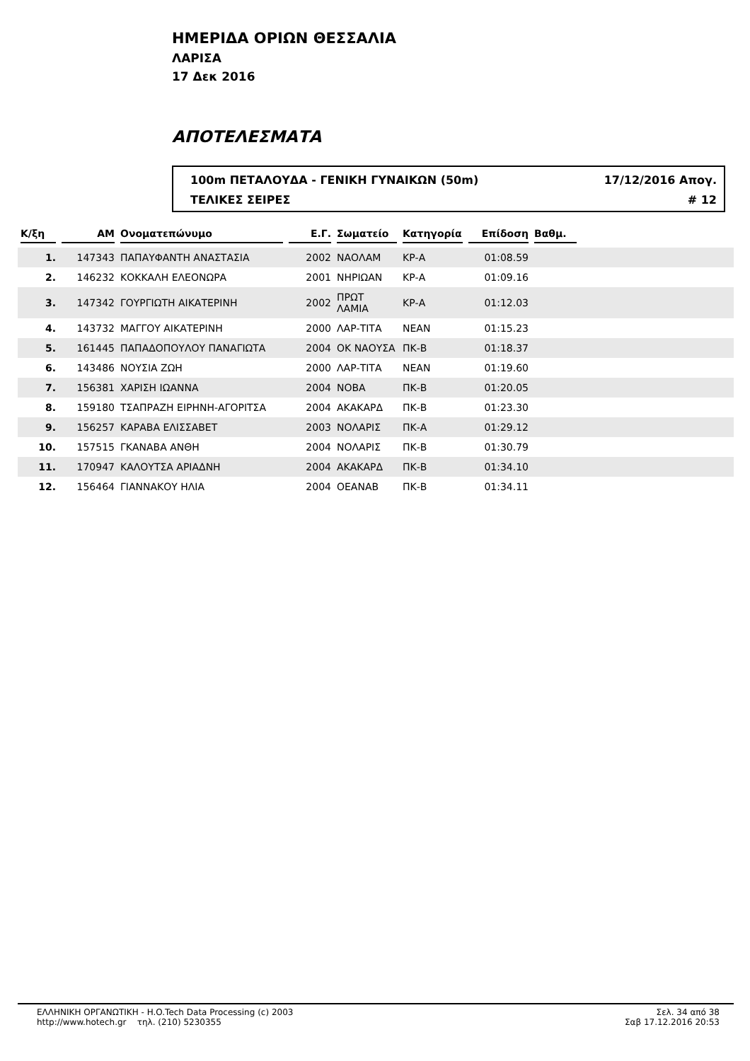ΗΜΕΡΙΔΑ ΟΡΙΩΝ ΘΕΣΣΑΛΙΑ
ΛΑΡΙΣΑ
17 Δεκ 2016
ΑΠΟΤΕΛΕΣΜΑΤΑ
100m ΠΕΤΑΛΟΥΔΑ - ΓΕΝΙΚΗ ΓΥΝΑΙΚΩΝ (50m) 17/12/2016 Απογ.
ΤΕΛΙΚΕΣ ΣΕΙΡΕΣ # 12
| Κ/ξη | ΑΜ | Ονοματεπώνυμο | Ε.Γ. | Σωματείο | Κατηγορία | Επίδοση | Βαθμ. | |
| --- | --- | --- | --- | --- | --- | --- | --- | --- |
| 1. | 147343 | ΠΑΠΑΥΦΑΝΤΗ ΑΝΑΣΤΑΣΙΑ | 2002 | ΝΑΟΛΑΜ | ΚΡ-Α | 01:08.59 | | |
| 2. | 146232 | ΚΟΚΚΑΛΗ ΕΛΕΟΝΩΡΑ | 2001 | ΝΗΡΙΩΑΝ | ΚΡ-Α | 01:09.16 | | |
| 3. | 147342 | ΓΟΥΡΓΙΩΤΗ ΑΙΚΑΤΕΡΙΝΗ | 2002 | ΠΡΩΤ ΛΑΜΙΑ | ΚΡ-Α | 01:12.03 | | |
| 4. | 143732 | ΜΑΓΓΟΥ ΑΙΚΑΤΕΡΙΝΗ | 2000 | ΛΑΡ-ΤΙΤΑ | ΝΕΑΝ | 01:15.23 | | |
| 5. | 161445 | ΠΑΠΑΔΟΠΟΥΛΟΥ ΠΑΝΑΓΙΩΤΑ | 2004 | ΟΚ ΝΑΟΥΣΑ | ΠΚ-Β | 01:18.37 | | |
| 6. | 143486 | ΝΟΥΣΙΑ ΖΩΗ | 2000 | ΛΑΡ-ΤΙΤΑ | ΝΕΑΝ | 01:19.60 | | |
| 7. | 156381 | ΧΑΡΙΣΗ ΙΩΑΝΝΑ | 2004 | ΝΟΒΑ | ΠΚ-Β | 01:20.05 | | |
| 8. | 159180 | ΤΣΑΠΡΑΖΗ ΕΙΡΗΝΗ-ΑΓΟΡΙΤΣΑ | 2004 | ΑΚΑΚΑΡΔ | ΠΚ-Β | 01:23.30 | | |
| 9. | 156257 | ΚΑΡΑΒΑ ΕΛΙΣΣΑΒΕΤ | 2003 | ΝΟΛΑΡΙΣ | ΠΚ-Α | 01:29.12 | | |
| 10. | 157515 | ΓΚΑΝΑΒΑ ΑΝΘΗ | 2004 | ΝΟΛΑΡΙΣ | ΠΚ-Β | 01:30.79 | | |
| 11. | 170947 | ΚΑΛΟΥΤΣΑ ΑΡΙΑΔΝΗ | 2004 | ΑΚΑΚΑΡΔ | ΠΚ-Β | 01:34.10 | | |
| 12. | 156464 | ΓΙΑΝΝΑΚΟΥ ΗΛΙΑ | 2004 | ΟΕΑΝΑΒ | ΠΚ-Β | 01:34.11 | | |
ΕΛΛΗΝΙΚΗ ΟΡΓΑΝΩΤΙΚΗ - H.O.Tech Data Processing (c) 2003
http://www.hotech.gr τηλ. (210) 5230355
Σελ. 34 από 38
Σαβ 17.12.2016 20:53